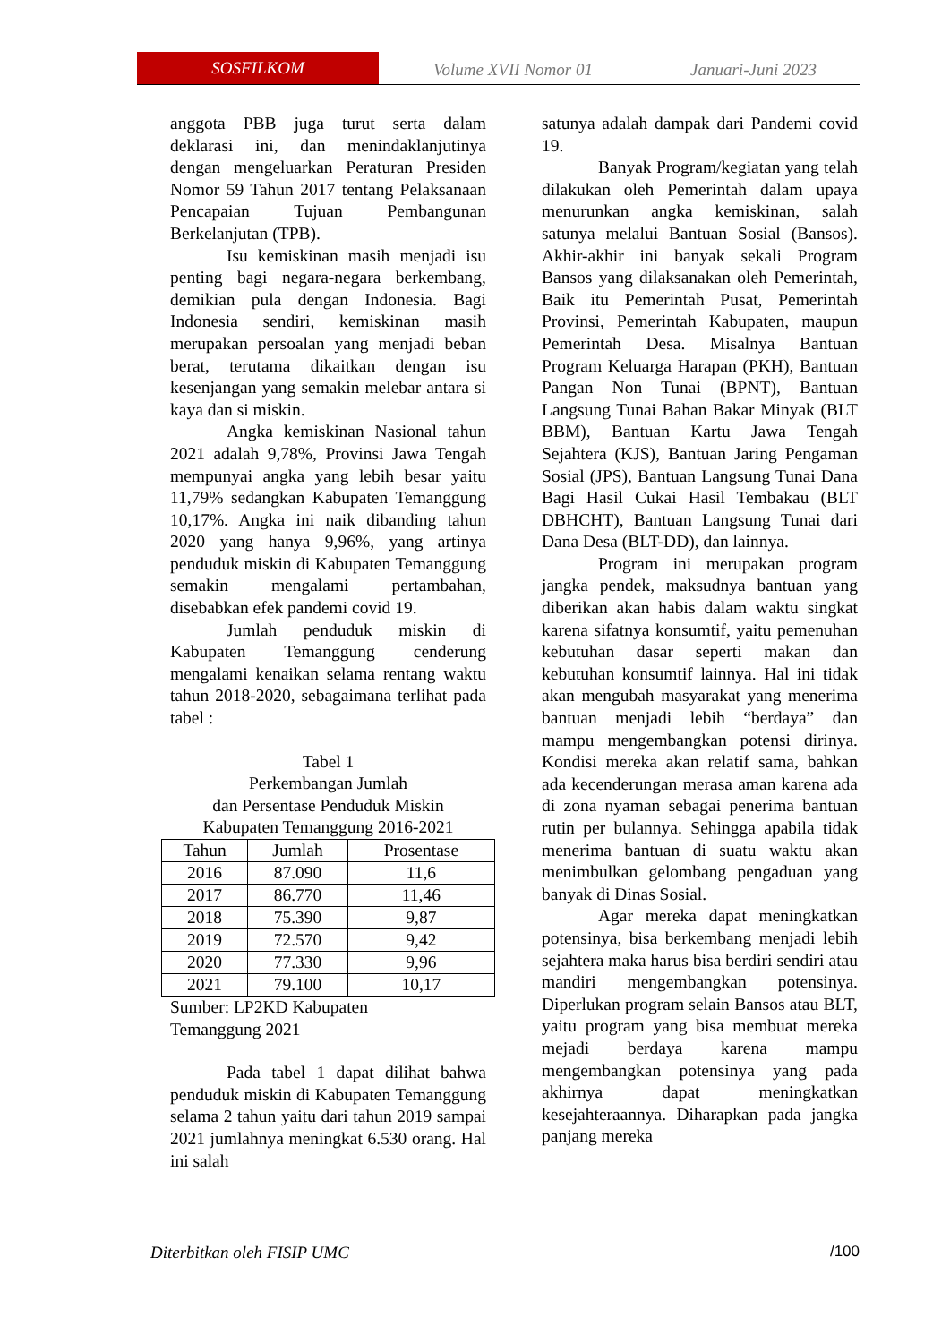SOSFILKOM
Volume XVII Nomor 01 Januari-Juni 2023
anggota PBB juga turut serta dalam deklarasi ini, dan menindaklanjutinya dengan mengeluarkan Peraturan Presiden Nomor 59 Tahun 2017 tentang Pelaksanaan Pencapaian Tujuan Pembangunan Berkelanjutan (TPB).
Isu kemiskinan masih menjadi isu penting bagi negara-negara berkembang, demikian pula dengan Indonesia. Bagi Indonesia sendiri, kemiskinan masih merupakan persoalan yang menjadi beban berat, terutama dikaitkan dengan isu kesenjangan yang semakin melebar antara si kaya dan si miskin.
Angka kemiskinan Nasional tahun 2021 adalah 9,78%, Provinsi Jawa Tengah mempunyai angka yang lebih besar yaitu 11,79% sedangkan Kabupaten Temanggung 10,17%. Angka ini naik dibanding tahun 2020 yang hanya 9,96%, yang artinya penduduk miskin di Kabupaten Temanggung semakin mengalami pertambahan, disebabkan efek pandemi covid 19.
Jumlah penduduk miskin di Kabupaten Temanggung cenderung mengalami kenaikan selama rentang waktu tahun 2018-2020, sebagaimana terlihat pada tabel :
Tabel 1
Perkembangan Jumlah
dan Persentase Penduduk Miskin
Kabupaten Temanggung 2016-2021
| Tahun | Jumlah | Prosentase |
| --- | --- | --- |
| 2016 | 87.090 | 11,6 |
| 2017 | 86.770 | 11,46 |
| 2018 | 75.390 | 9,87 |
| 2019 | 72.570 | 9,42 |
| 2020 | 77.330 | 9,96 |
| 2021 | 79.100 | 10,17 |
Sumber: LP2KD Kabupaten
Temanggung 2021
Pada tabel 1 dapat dilihat bahwa penduduk miskin di Kabupaten Temanggung selama 2 tahun yaitu dari tahun 2019 sampai 2021 jumlahnya meningkat 6.530 orang. Hal ini salah
satunya adalah dampak dari Pandemi covid 19.
Banyak Program/kegiatan yang telah dilakukan oleh Pemerintah dalam upaya menurunkan angka kemiskinan, salah satunya melalui Bantuan Sosial (Bansos). Akhir-akhir ini banyak sekali Program Bansos yang dilaksanakan oleh Pemerintah, Baik itu Pemerintah Pusat, Pemerintah Provinsi, Pemerintah Kabupaten, maupun Pemerintah Desa. Misalnya Bantuan Program Keluarga Harapan (PKH), Bantuan Pangan Non Tunai (BPNT), Bantuan Langsung Tunai Bahan Bakar Minyak (BLT BBM), Bantuan Kartu Jawa Tengah Sejahtera (KJS), Bantuan Jaring Pengaman Sosial (JPS), Bantuan Langsung Tunai Dana Bagi Hasil Cukai Hasil Tembakau (BLT DBHCHT), Bantuan Langsung Tunai dari Dana Desa (BLT-DD), dan lainnya.
Program ini merupakan program jangka pendek, maksudnya bantuan yang diberikan akan habis dalam waktu singkat karena sifatnya konsumtif, yaitu pemenuhan kebutuhan dasar seperti makan dan kebutuhan konsumtif lainnya. Hal ini tidak akan mengubah masyarakat yang menerima bantuan menjadi lebih “berdaya” dan mampu mengembangkan potensi dirinya. Kondisi mereka akan relatif sama, bahkan ada kecenderungan merasa aman karena ada di zona nyaman sebagai penerima bantuan rutin per bulannya. Sehingga apabila tidak menerima bantuan di suatu waktu akan menimbulkan gelombang pengaduan yang banyak di Dinas Sosial.
Agar mereka dapat meningkatkan potensinya, bisa berkembang menjadi lebih sejahtera maka harus bisa berdiri sendiri atau mandiri mengembangkan potensinya. Diperlukan program selain Bansos atau BLT, yaitu program yang bisa membuat mereka mejadi berdaya karena mampu mengembangkan potensinya yang pada akhirnya dapat meningkatkan kesejahteraannya. Diharapkan pada jangka panjang mereka
Diterbitkan oleh FISIP UMC /100